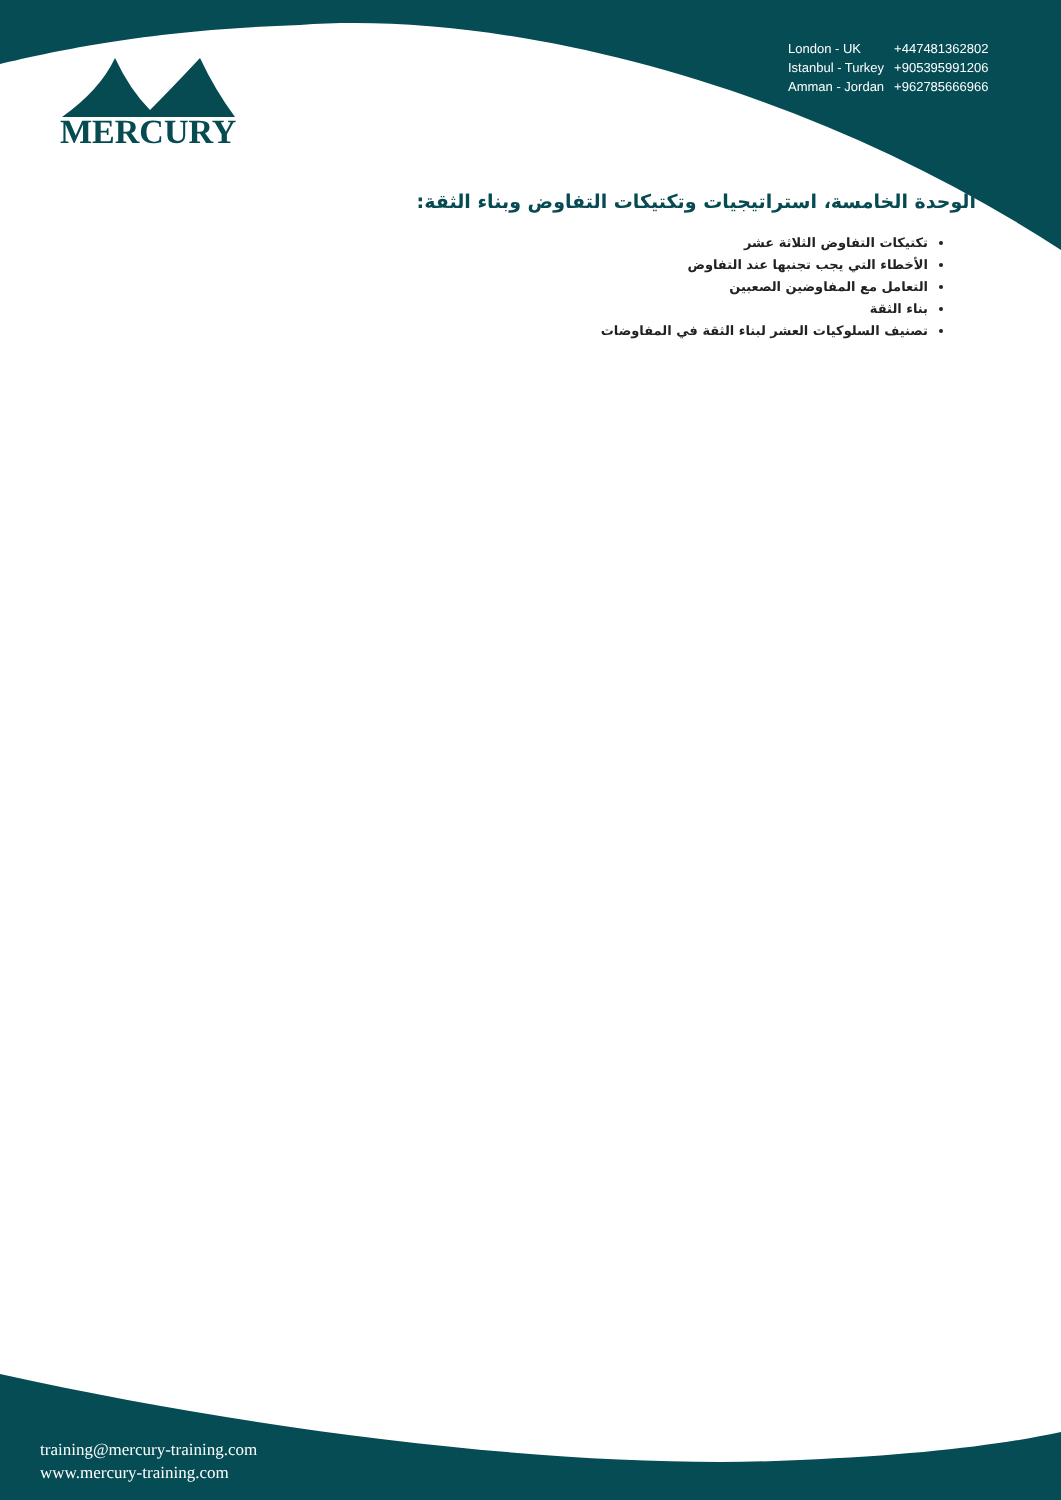MERCURY
| London - UK | +447481362802 |
| Istanbul - Turkey | +905395991206 |
| Amman - Jordan | +962785666966 |
الوحدة الخامسة، استراتيجيات وتكتيكات التفاوض وبناء الثقة:
تكتيكات التفاوض الثلاثة عشر
الأخطاء التي يجب تجنبها عند التفاوض
التعامل مع المفاوضين الصعبين
بناء الثقة
تصنيف السلوكيات العشر لبناء الثقة في المفاوضات
training@mercury-training.com
www.mercury-training.com